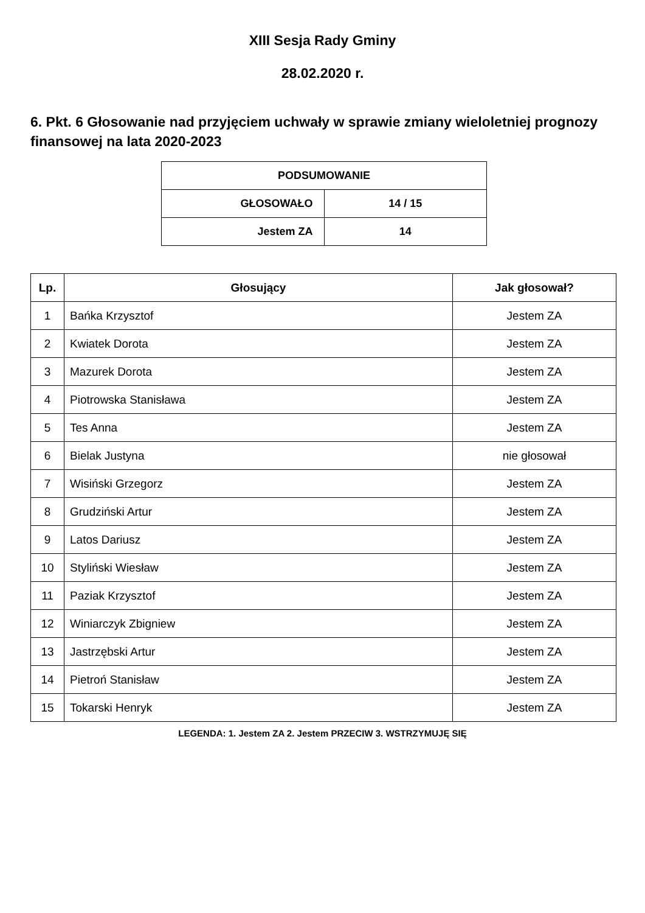XIII Sesja Rady Gminy
28.02.2020 r.
6. Pkt. 6 Głosowanie nad przyjęciem uchwały w sprawie zmiany wieloletniej prognozy finansowej na lata 2020-2023
| PODSUMOWANIE | |
| --- | --- |
| GŁOSOWAŁO | 14 / 15 |
| Jestem ZA | 14 |
| Lp. | Głosujący | Jak głosował? |
| --- | --- | --- |
| 1 | Bańka Krzysztof | Jestem ZA |
| 2 | Kwiatek Dorota | Jestem ZA |
| 3 | Mazurek Dorota | Jestem ZA |
| 4 | Piotrowska Stanisława | Jestem ZA |
| 5 | Tes Anna | Jestem ZA |
| 6 | Bielak Justyna | nie głosował |
| 7 | Wisiński Grzegorz | Jestem ZA |
| 8 | Grudziński Artur | Jestem ZA |
| 9 | Latos Dariusz | Jestem ZA |
| 10 | Styliński Wiesław | Jestem ZA |
| 11 | Paziak Krzysztof | Jestem ZA |
| 12 | Winiarczyk Zbigniew | Jestem ZA |
| 13 | Jastrzębski Artur | Jestem ZA |
| 14 | Pietroń Stanisław | Jestem ZA |
| 15 | Tokarski Henryk | Jestem ZA |
LEGENDA: 1. Jestem ZA 2. Jestem PRZECIW 3. WSTRZYMUJĘ SIĘ